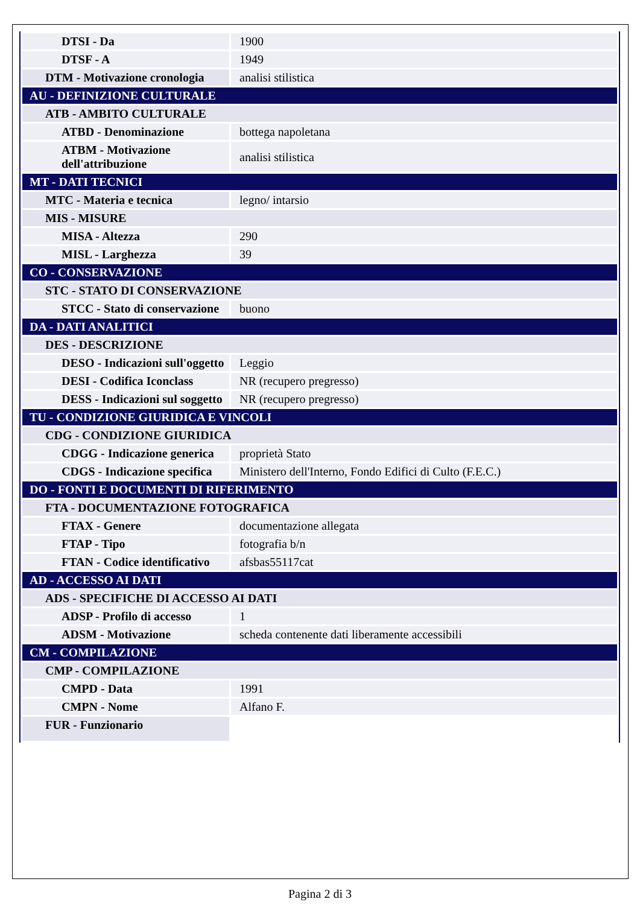| DTSI - Da | 1900 |
| DTSF - A | 1949 |
| DTM - Motivazione cronologia | analisi stilistica |
| AU - DEFINIZIONE CULTURALE | |
| ATB - AMBITO CULTURALE | |
| ATBD - Denominazione | bottega napoletana |
| ATBM - Motivazione dell'attribuzione | analisi stilistica |
| MT - DATI TECNICI | |
| MTC - Materia e tecnica | legno/ intarsio |
| MIS - MISURE | |
| MISA - Altezza | 290 |
| MISL - Larghezza | 39 |
| CO - CONSERVAZIONE | |
| STC - STATO DI CONSERVAZIONE | |
| STCC - Stato di conservazione | buono |
| DA - DATI ANALITICI | |
| DES - DESCRIZIONE | |
| DESO - Indicazioni sull'oggetto | Leggio |
| DESI - Codifica Iconclass | NR (recupero pregresso) |
| DESS - Indicazioni sul soggetto | NR (recupero pregresso) |
| TU - CONDIZIONE GIURIDICA E VINCOLI | |
| CDG - CONDIZIONE GIURIDICA | |
| CDGG - Indicazione generica | proprietà Stato |
| CDGS - Indicazione specifica | Ministero dell'Interno, Fondo Edifici di Culto (F.E.C.) |
| DO - FONTI E DOCUMENTI DI RIFERIMENTO | |
| FTA - DOCUMENTAZIONE FOTOGRAFICA | |
| FTAX - Genere | documentazione allegata |
| FTAP - Tipo | fotografia b/n |
| FTAN - Codice identificativo | afsbas55117cat |
| AD - ACCESSO AI DATI | |
| ADS - SPECIFICHE DI ACCESSO AI DATI | |
| ADSP - Profilo di accesso | 1 |
| ADSM - Motivazione | scheda contenente dati liberamente accessibili |
| CM - COMPILAZIONE | |
| CMP - COMPILAZIONE | |
| CMPD - Data | 1991 |
| CMPN - Nome | Alfano F. |
| FUR - Funzionario | |
Pagina 2 di 3